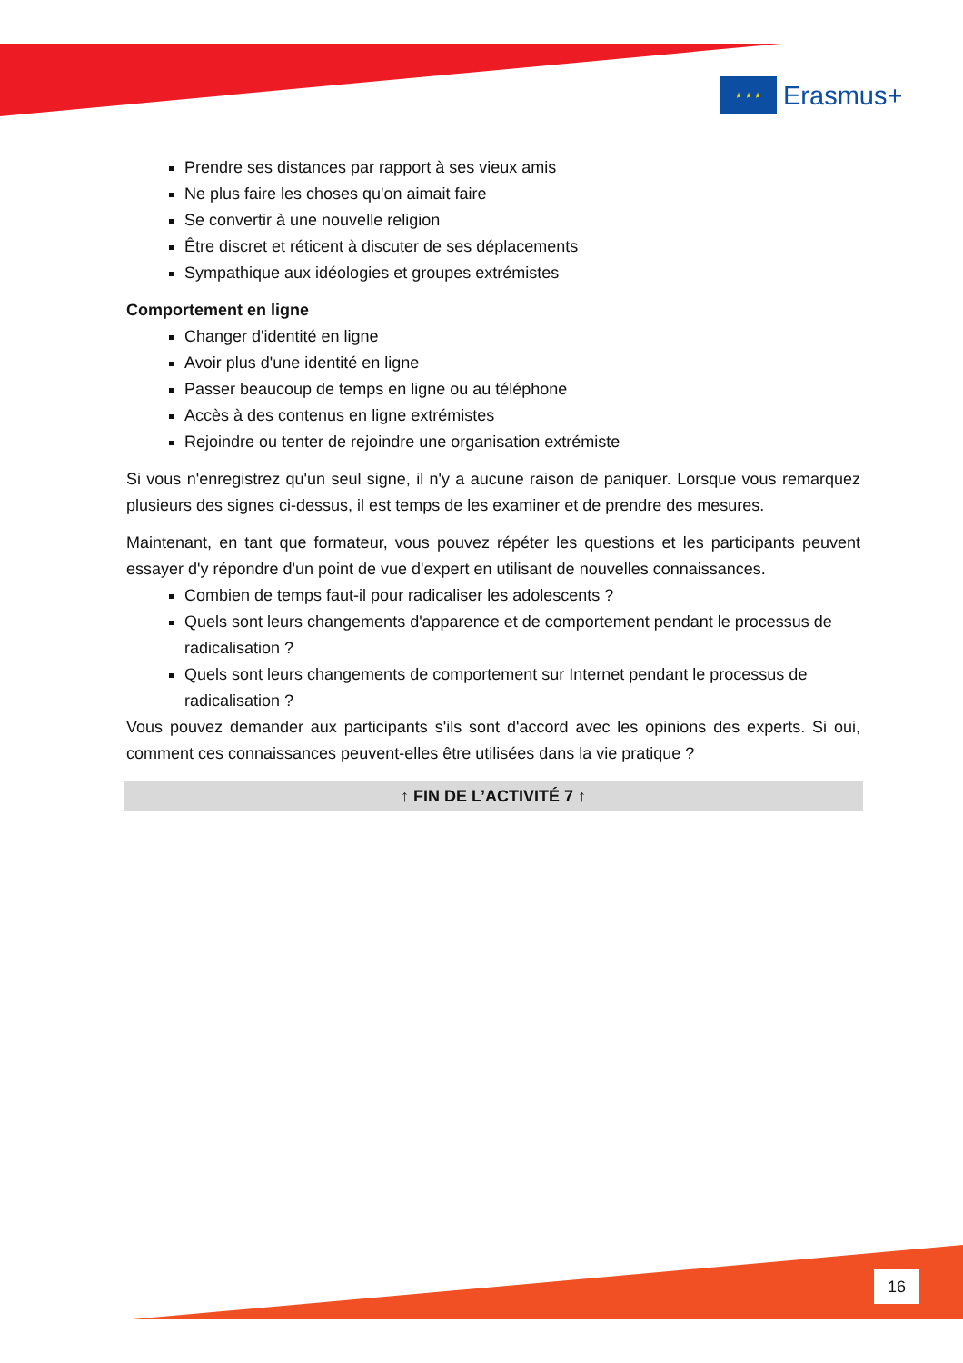★ ★ ★
Erasmus+
Prendre ses distances par rapport à ses vieux amis
Ne plus faire les choses qu'on aimait faire
Se convertir à une nouvelle religion
Être discret et réticent à discuter de ses déplacements
Sympathique aux idéologies et groupes extrémistes
Comportement en ligne
Changer d'identité en ligne
Avoir plus d'une identité en ligne
Passer beaucoup de temps en ligne ou au téléphone
Accès à des contenus en ligne extrémistes
Rejoindre ou tenter de rejoindre une organisation extrémiste
Si vous n'enregistrez qu'un seul signe, il n'y a aucune raison de paniquer. Lorsque vous remarquez plusieurs des signes ci-dessus, il est temps de les examiner et de prendre des mesures.
Maintenant, en tant que formateur, vous pouvez répéter les questions et les participants peuvent essayer d'y répondre d'un point de vue d'expert en utilisant de nouvelles connaissances.
Combien de temps faut-il pour radicaliser les adolescents ?
Quels sont leurs changements d'apparence et de comportement pendant le processus de radicalisation ?
Quels sont leurs changements de comportement sur Internet pendant le processus de radicalisation ?
Vous pouvez demander aux participants s'ils sont d'accord avec les opinions des experts. Si oui, comment ces connaissances peuvent-elles être utilisées dans la vie pratique ?
↑ FIN DE L’ACTIVITÉ 7 ↑
16